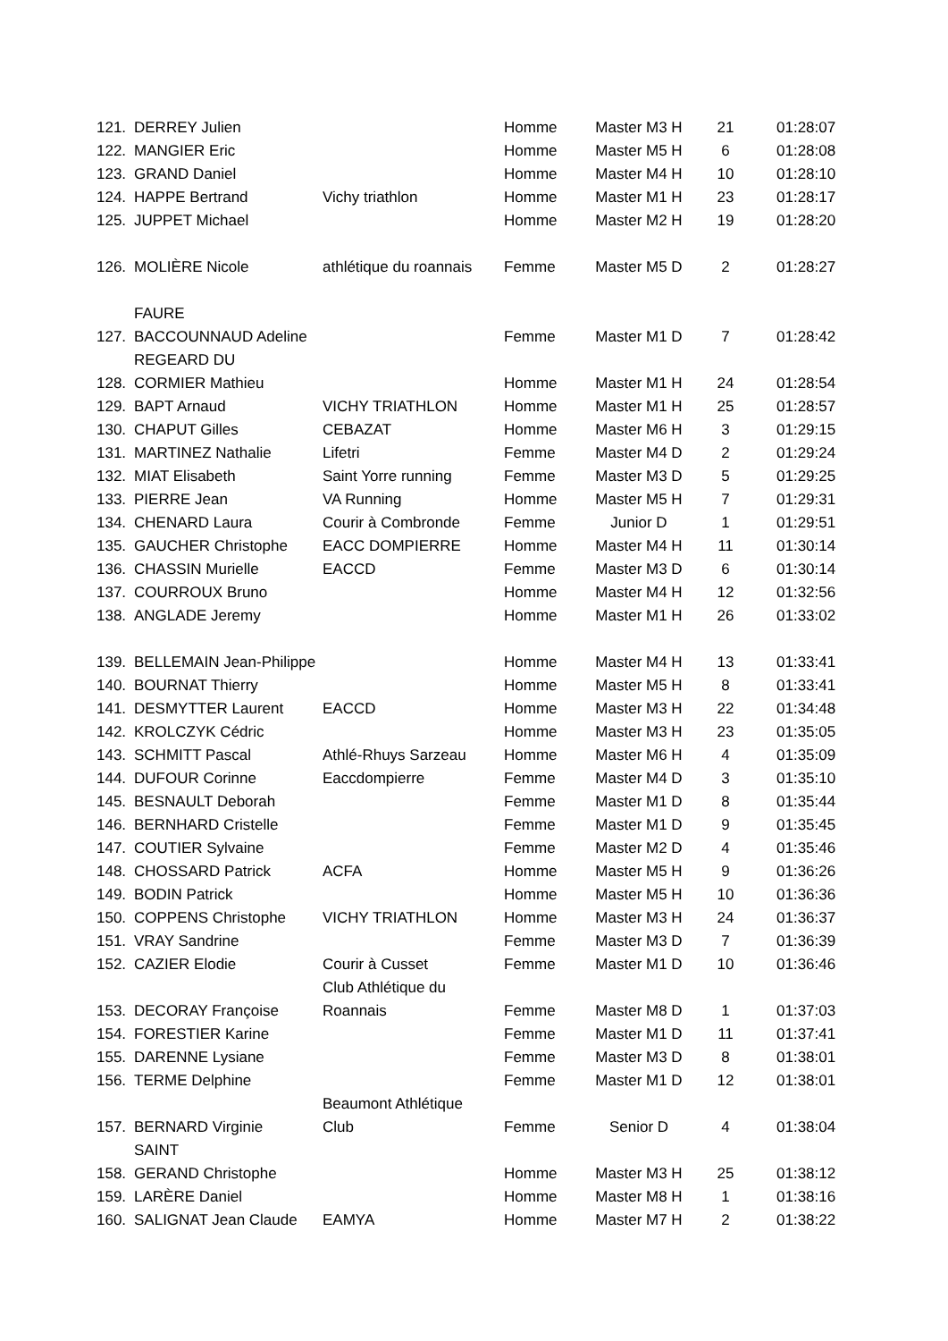| 121. | DERREY Julien | | Homme | Master M3 H | 21 | 01:28:07 |
| 122. | MANGIER Eric | | Homme | Master M5 H | 6 | 01:28:08 |
| 123. | GRAND Daniel | | Homme | Master M4 H | 10 | 01:28:10 |
| 124. | HAPPE Bertrand | Vichy triathlon | Homme | Master M1 H | 23 | 01:28:17 |
| 125. | JUPPET Michael | | Homme | Master M2 H | 19 | 01:28:20 |
| 126. | MOLIÈRE Nicole | athlétique du roannais | Femme | Master M5 D | 2 | 01:28:27 |
| | FAURE | | | | | |
| 127. | BACCOUNNAUD Adeline | | Femme | Master M1 D | 7 | 01:28:42 |
| | REGEARD DU | | | | | |
| 128. | CORMIER Mathieu | | Homme | Master M1 H | 24 | 01:28:54 |
| 129. | BAPT Arnaud | VICHY TRIATHLON | Homme | Master M1 H | 25 | 01:28:57 |
| 130. | CHAPUT Gilles | CEBAZAT | Homme | Master M6 H | 3 | 01:29:15 |
| 131. | MARTINEZ Nathalie | Lifetri | Femme | Master M4 D | 2 | 01:29:24 |
| 132. | MIAT Elisabeth | Saint Yorre running | Femme | Master M3 D | 5 | 01:29:25 |
| 133. | PIERRE Jean | VA Running | Homme | Master M5 H | 7 | 01:29:31 |
| 134. | CHENARD Laura | Courir à Combronde | Femme | Junior D | 1 | 01:29:51 |
| 135. | GAUCHER Christophe | EACC DOMPIERRE | Homme | Master M4 H | 11 | 01:30:14 |
| 136. | CHASSIN Murielle | EACCD | Femme | Master M3 D | 6 | 01:30:14 |
| 137. | COURROUX Bruno | | Homme | Master M4 H | 12 | 01:32:56 |
| 138. | ANGLADE Jeremy | | Homme | Master M1 H | 26 | 01:33:02 |
| 139. | BELLEMAIN Jean-Philippe | | Homme | Master M4 H | 13 | 01:33:41 |
| 140. | BOURNAT Thierry | | Homme | Master M5 H | 8 | 01:33:41 |
| 141. | DESMYTTER Laurent | EACCD | Homme | Master M3 H | 22 | 01:34:48 |
| 142. | KROLCZYK Cédric | | Homme | Master M3 H | 23 | 01:35:05 |
| 143. | SCHMITT Pascal | Athlé-Rhuys Sarzeau | Homme | Master M6 H | 4 | 01:35:09 |
| 144. | DUFOUR Corinne | Eaccdompierre | Femme | Master M4 D | 3 | 01:35:10 |
| 145. | BESNAULT Deborah | | Femme | Master M1 D | 8 | 01:35:44 |
| 146. | BERNHARD Cristelle | | Femme | Master M1 D | 9 | 01:35:45 |
| 147. | COUTIER Sylvaine | | Femme | Master M2 D | 4 | 01:35:46 |
| 148. | CHOSSARD Patrick | ACFA | Homme | Master M5 H | 9 | 01:36:26 |
| 149. | BODIN Patrick | | Homme | Master M5 H | 10 | 01:36:36 |
| 150. | COPPENS Christophe | VICHY TRIATHLON | Homme | Master M3 H | 24 | 01:36:37 |
| 151. | VRAY Sandrine | | Femme | Master M3 D | 7 | 01:36:39 |
| 152. | CAZIER Elodie | Courir à Cusset | Femme | Master M1 D | 10 | 01:36:46 |
| | | Club Athlétique du | | | | |
| 153. | DECORAY Françoise | Roannais | Femme | Master M8 D | 1 | 01:37:03 |
| 154. | FORESTIER Karine | | Femme | Master M1 D | 11 | 01:37:41 |
| 155. | DARENNE Lysiane | | Femme | Master M3 D | 8 | 01:38:01 |
| 156. | TERME Delphine | | Femme | Master M1 D | 12 | 01:38:01 |
| | | Beaumont Athlétique | | | | |
| 157. | BERNARD Virginie | Club | Femme | Senior D | 4 | 01:38:04 |
| | SAINT | | | | | |
| 158. | GERAND Christophe | | Homme | Master M3 H | 25 | 01:38:12 |
| 159. | LARÈRE Daniel | | Homme | Master M8 H | 1 | 01:38:16 |
| 160. | SALIGNAT Jean Claude | EAMYA | Homme | Master M7 H | 2 | 01:38:22 |